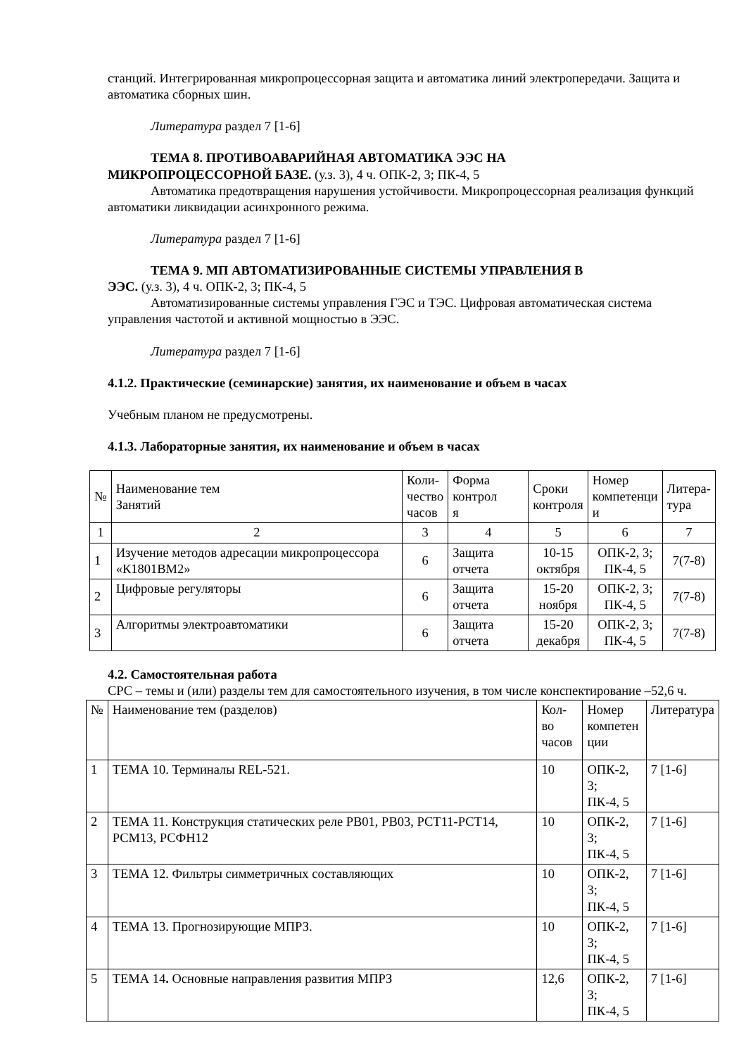станций. Интегрированная микропроцессорная защита и автоматика линий электропередачи. Защита и автоматика сборных шин.
Литература раздел 7 [1-6]
ТЕМА 8. ПРОТИВОАВАРИЙНАЯ АВТОМАТИКА ЭЭС НА
МИКРОПРОЦЕССОРНОЙ БАЗЕ. (у.з. 3), 4 ч. ОПК-2, 3; ПК-4, 5
Автоматика предотвращения нарушения устойчивости. Микропроцессорная реализация функций автоматики ликвидации асинхронного режима.
Литература раздел 7 [1-6]
ТЕМА 9. МП АВТОМАТИЗИРОВАННЫЕ СИСТЕМЫ УПРАВЛЕНИЯ В
ЭЭС. (у.з. 3), 4 ч. ОПК-2, 3; ПК-4, 5
Автоматизированные системы управления ГЭС и ТЭС. Цифровая автоматическая система управления частотой и активной мощностью в ЭЭС.
Литература раздел 7 [1-6]
4.1.2. Практические (семинарские) занятия, их наименование и объем в часах
Учебным планом не предусмотрены.
4.1.3. Лабораторные занятия, их наименование и объем в часах
| № | Наименование тем Занятий | Коли- чество часов | Форма контрол я | Сроки контроля | Номер компетенци и | Литера- тура |
| --- | --- | --- | --- | --- | --- | --- |
| 1 | 2 | 3 | 4 | 5 | 6 | 7 |
| 1 | Изучение методов адресации микропроцессора «К1801ВМ2» | 6 | Защита отчета | 10-15 октября | ОПК-2, 3; ПК-4, 5 | 7(7-8) |
| 2 | Цифровые регуляторы | 6 | Защита отчета | 15-20 ноября | ОПК-2, 3; ПК-4, 5 | 7(7-8) |
| 3 | Алгоритмы электроавтоматики | 6 | Защита отчета | 15-20 декабря | ОПК-2, 3; ПК-4, 5 | 7(7-8) |
4.2. Самостоятельная работа
СРС – темы и (или) разделы тем для самостоятельного изучения, в том числе конспектирование –52,6 ч.
| № | Наименование тем (разделов) | Кол-во часов | Номер компетен ции | Литература |
| --- | --- | --- | --- | --- |
| 1 | ТЕМА 10. Терминалы REL-521. | 10 | ОПК-2, 3; ПК-4, 5 | 7 [1-6] |
| 2 | ТЕМА 11. Конструкция статических реле РВ01, РВ03, РСТ11-РСТ14, РСМ13, РСФН12 | 10 | ОПК-2, 3; ПК-4, 5 | 7 [1-6] |
| 3 | ТЕМА 12. Фильтры симметричных составляющих | 10 | ОПК-2, 3; ПК-4, 5 | 7 [1-6] |
| 4 | ТЕМА 13. Прогнозирующие МПРЗ. | 10 | ОПК-2, 3; ПК-4, 5 | 7 [1-6] |
| 5 | ТЕМА 14 . Основные направления развития МПРЗ | 12,6 | ОПК-2, 3; ПК-4, 5 | 7 [1-6] |